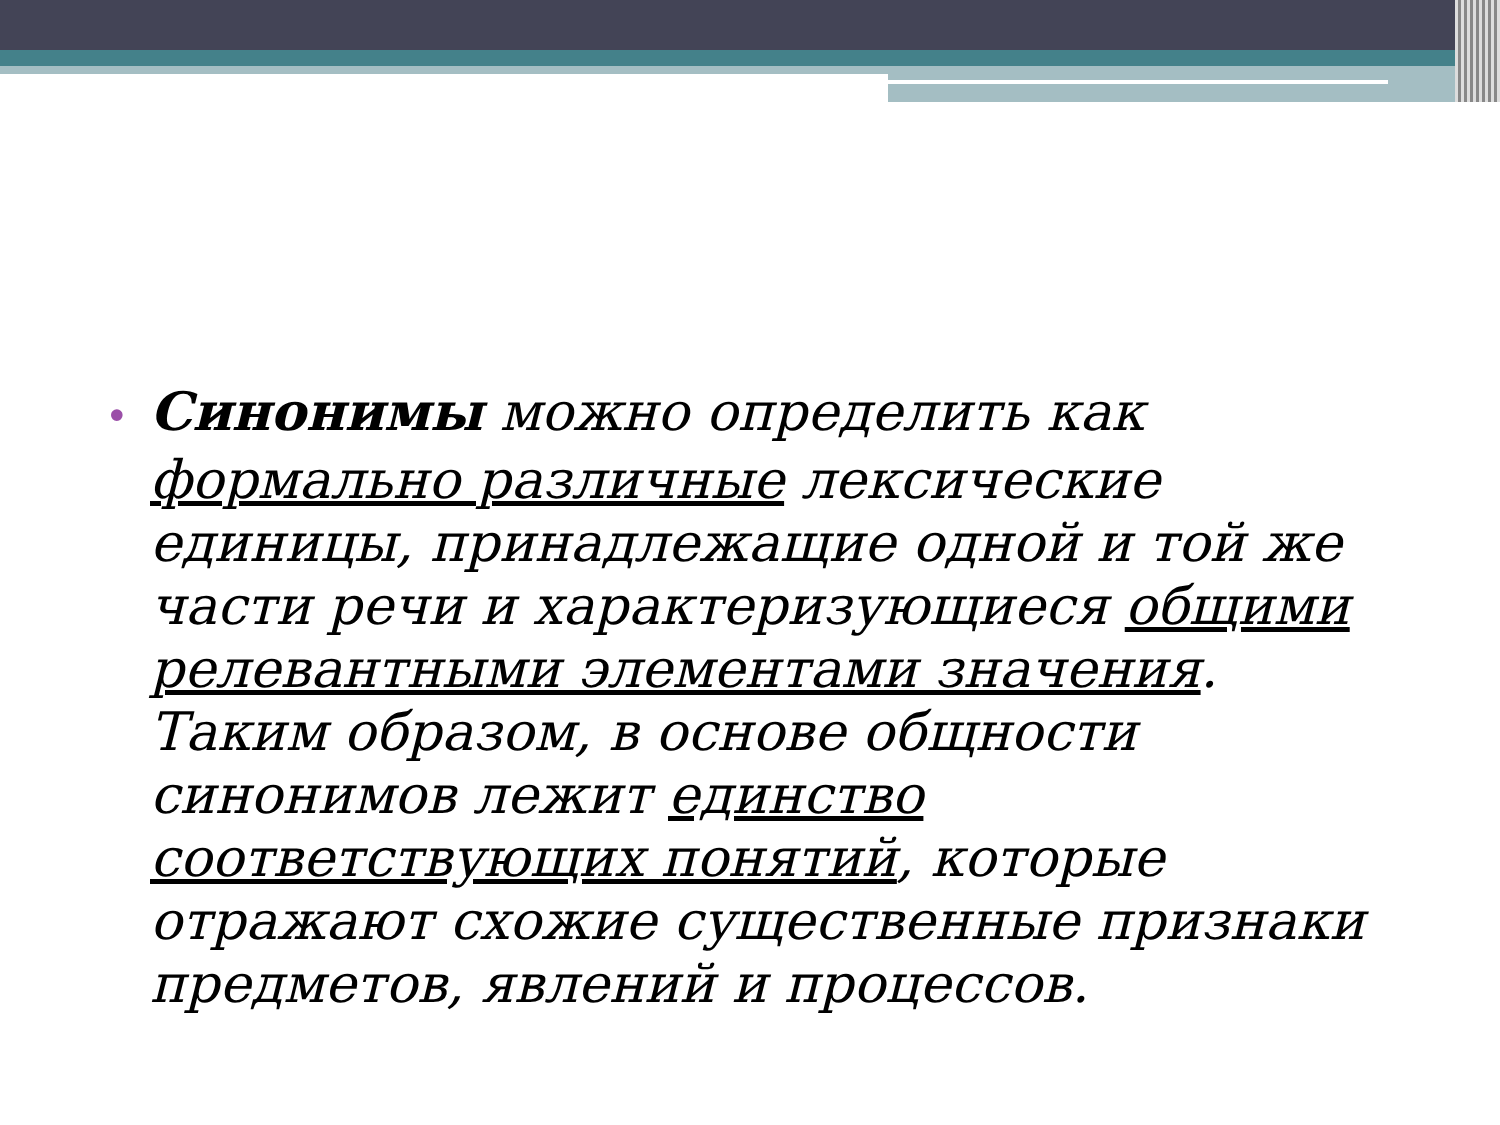• Синонимы можно определить как формально различные лексические единицы, принадлежащие одной и той же части речи и характеризующиеся общими релевантными элементами значения. Таким образом, в основе общности синонимов лежит единство соответствующих понятий, которые отражают схожие существенные признаки предметов, явлений и процессов.